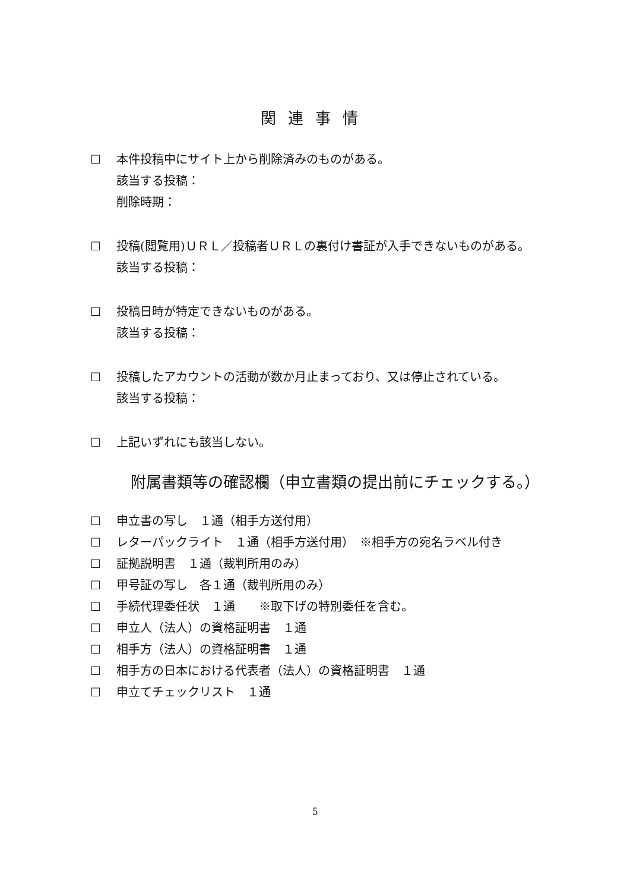関連事情
☐ 本件投稿中にサイト上から削除済みのものがある。
該当する投稿：
削除時期：
☐ 投稿(閲覧用)ＵＲＬ／投稿者ＵＲＬの裏付け書証が入手できないものがある。
該当する投稿：
☐ 投稿日時が特定できないものがある。
該当する投稿：
☐ 投稿したアカウントの活動が数か月止まっており、又は停止されている。
該当する投稿：
☐ 上記いずれにも該当しない。
附属書類等の確認欄（申立書類の提出前にチェックする。）
☐ 申立書の写し　１通（相手方送付用）
☐ レターパックライト　１通（相手方送付用）　※相手方の宛名ラベル付き
☐ 証拠説明書　１通（裁判所用のみ）
☐ 甲号証の写し　各１通（裁判所用のみ）
☐ 手続代理委任状　１通　　※取下げの特別委任を含む。
☐ 申立人（法人）の資格証明書　１通
☐ 相手方（法人）の資格証明書　１通
☐ 相手方の日本における代表者（法人）の資格証明書　１通
☐ 申立てチェックリスト　１通
5